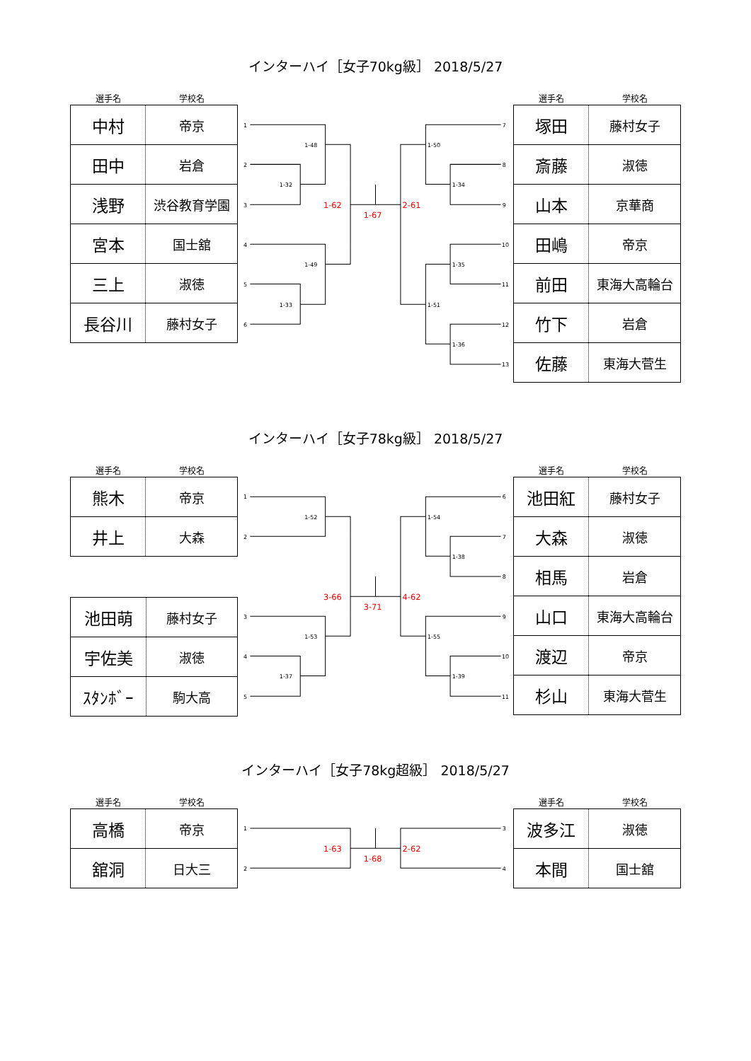インターハイ［女子70kg級］ 2018/5/27
| 選手名 | 学校名 |
| --- | --- |
| 中村 | 帝京 |
| 田中 | 岩倉 |
| 浅野 | 渋谷教育学園 |
| 宮本 | 国士舘 |
| 三上 | 淑徳 |
| 長谷川 | 藤村女子 |
1
2
3
4
5
6
1-48
1-32
1-49
1-33
1-62
1-67
2-61
1-50
1-34
1-35
1-51
1-36
7
8
9
10
11
12
13
| 選手名 | 学校名 |
| --- | --- |
| 塚田 | 藤村女子 |
| 斎藤 | 淑徳 |
| 山本 | 京華商 |
| 田嶋 | 帝京 |
| 前田 | 東海大高輪台 |
| 竹下 | 岩倉 |
| 佐藤 | 東海大菅生 |
インターハイ［女子78kg級］ 2018/5/27
| 選手名 | 学校名 |
| --- | --- |
| 熊木 | 帝京 |
| 井上 | 大森 |
| 池田萌 | 藤村女子 |
| 宇佐美 | 淑徳 |
| ｽﾀﾝﾎﾞｰ | 駒大高 |
1
2
3
4
5
1-52
1-53
1-37
3-66
3-71
4-62
1-54
1-38
1-55
1-39
6
7
8
9
10
11
| 選手名 | 学校名 |
| --- | --- |
| 池田紅 | 藤村女子 |
| 大森 | 淑徳 |
| 相馬 | 岩倉 |
| 山口 | 東海大高輪台 |
| 渡辺 | 帝京 |
| 杉山 | 東海大菅生 |
インターハイ［女子78kg超級］ 2018/5/27
| 選手名 | 学校名 |
| --- | --- |
| 高橋 | 帝京 |
| 舘洞 | 日大三 |
1
2
1-63
1-68
2-62
3
4
| 選手名 | 学校名 |
| --- | --- |
| 波多江 | 淑徳 |
| 本間 | 国士舘 |